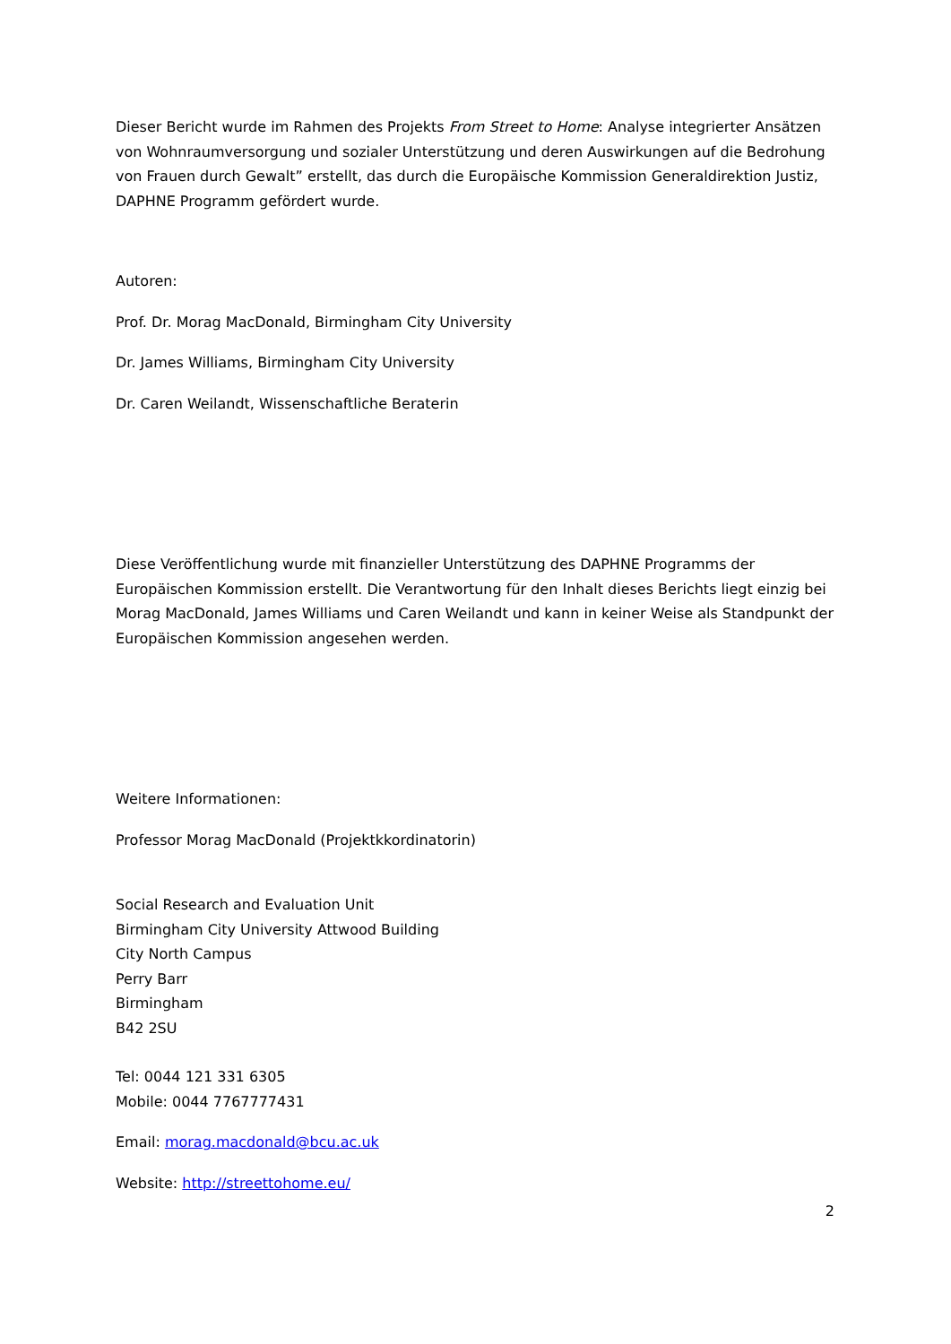Dieser Bericht wurde im Rahmen des Projekts From Street to Home: Analyse integrierter Ansätzen von Wohnraumversorgung und sozialer Unterstützung und deren Auswirkungen auf die Bedrohung von Frauen durch Gewalt” erstellt, das durch die Europäische Kommission Generaldirektion Justiz, DAPHNE Programm gefördert wurde.
Autoren:
Prof. Dr. Morag MacDonald, Birmingham City University
Dr. James Williams, Birmingham City University
Dr. Caren Weilandt, Wissenschaftliche Beraterin
Diese Veröffentlichung wurde mit finanzieller Unterstützung des DAPHNE Programms der Europäischen Kommission erstellt. Die Verantwortung für den Inhalt dieses Berichts liegt einzig bei Morag MacDonald, James Williams und Caren Weilandt und kann in keiner Weise als Standpunkt der Europäischen Kommission angesehen werden.
Weitere Informationen:
Professor Morag MacDonald (Projektkkordinatorin)
Social Research and Evaluation Unit
Birmingham City University Attwood Building
City North Campus
Perry Barr
Birmingham
B42 2SU
Tel: 0044 121 331 6305
Mobile: 0044 7767777431
Email: morag.macdonald@bcu.ac.uk
Website: http://streettohome.eu/
2